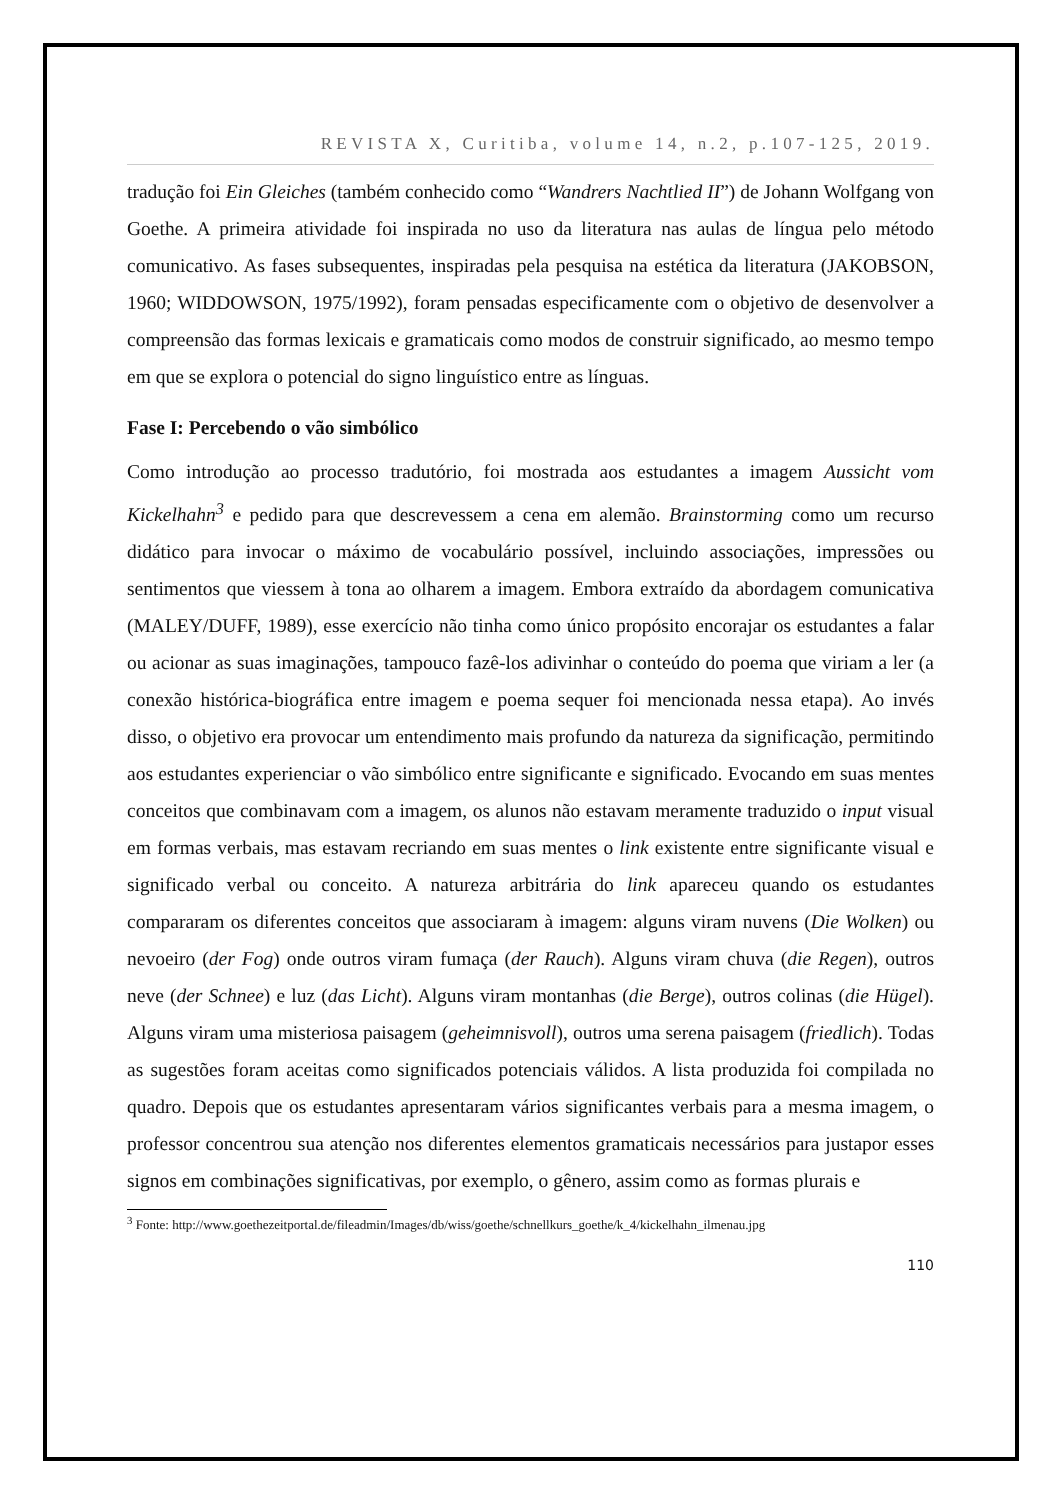REVISTA X, Curitiba, volume 14, n.2, p.107-125, 2019.
tradução foi Ein Gleiches (também conhecido como “Wandrers Nachtlied II”) de Johann Wolfgang von Goethe. A primeira atividade foi inspirada no uso da literatura nas aulas de língua pelo método comunicativo. As fases subsequentes, inspiradas pela pesquisa na estética da literatura (JAKOBSON, 1960; WIDDOWSON, 1975/1992), foram pensadas especificamente com o objetivo de desenvolver a compreensão das formas lexicais e gramaticais como modos de construir significado, ao mesmo tempo em que se explora o potencial do signo linguístico entre as línguas.
Fase I: Percebendo o vão simbólico
Como introdução ao processo tradutório, foi mostrada aos estudantes a imagem Aussicht vom Kickelhahn<sup>3</sup> e pedido para que descrevessem a cena em alemão. Brainstorming como um recurso didático para invocar o máximo de vocabulário possível, incluindo associações, impressões ou sentimentos que viessem à tona ao olharem a imagem. Embora extraído da abordagem comunicativa (MALEY/DUFF, 1989), esse exercício não tinha como único propósito encorajar os estudantes a falar ou acionar as suas imaginações, tampouco fazê-los adivinhar o conteúdo do poema que viriam a ler (a conexão histórica-biográfica entre imagem e poema sequer foi mencionada nessa etapa). Ao invés disso, o objetivo era provocar um entendimento mais profundo da natureza da significação, permitindo aos estudantes experienciar o vão simbólico entre significante e significado. Evocando em suas mentes conceitos que combinavam com a imagem, os alunos não estavam meramente traduzido o input visual em formas verbais, mas estavam recriando em suas mentes o link existente entre significante visual e significado verbal ou conceito. A natureza arbitrária do link apareceu quando os estudantes compararam os diferentes conceitos que associaram à imagem: alguns viram nuvens (Die Wolken) ou nevoeiro (der Fog) onde outros viram fumaça (der Rauch). Alguns viram chuva (die Regen), outros neve (der Schnee) e luz (das Licht). Alguns viram montanhas (die Berge), outros colinas (die Hügel). Alguns viram uma misteriosa paisagem (geheimnisvoll), outros uma serena paisagem (friedlich). Todas as sugestões foram aceitas como significados potenciais válidos. A lista produzida foi compilada no quadro. Depois que os estudantes apresentaram vários significantes verbais para a mesma imagem, o professor concentrou sua atenção nos diferentes elementos gramaticais necessários para justapor esses signos em combinações significativas, por exemplo, o gênero, assim como as formas plurais e
<sup>3</sup> Fonte: http://www.goethezeitportal.de/fileadmin/Images/db/wiss/goethe/schnellkurs_goethe/k_4/kickelhahn_ilmenau.jpg
110